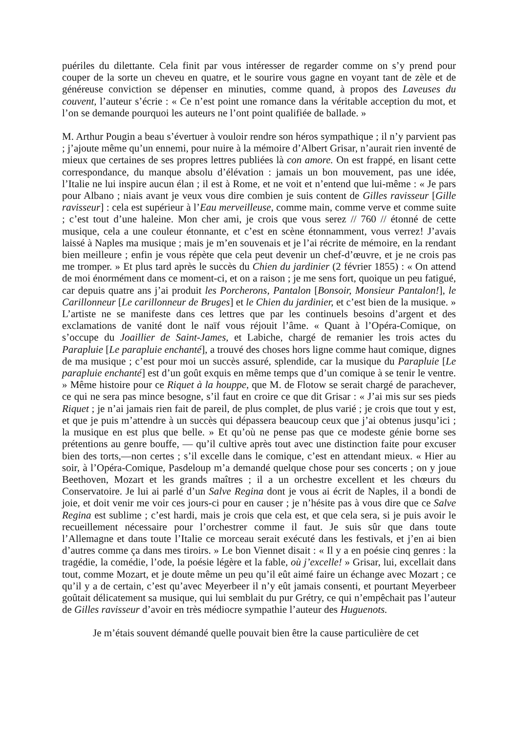puériles du dilettante. Cela finit par vous intéresser de regarder comme on s’y prend pour couper de la sorte un cheveu en quatre, et le sourire vous gagne en voyant tant de zèle et de généreuse conviction se dépenser en minuties, comme quand, à propos des Laveuses du couvent, l’auteur s’écrie : « Ce n’est point une romance dans la véritable acception du mot, et l’on se demande pourquoi les auteurs ne l’ont point qualifiée de ballade. »
M. Arthur Pougin a beau s’évertuer à vouloir rendre son héros sympathique ; il n’y parvient pas ; j’ajoute même qu’un ennemi, pour nuire à la mémoire d’Albert Grisar, n’aurait rien inventé de mieux que certaines de ses propres lettres publiées là con amore. On est frappé, en lisant cette correspondance, du manque absolu d’élévation : jamais un bon mouvement, pas une idée, l’Italie ne lui inspire aucun élan ; il est à Rome, et ne voit et n’entend que lui-même : « Je pars pour Albano ; niais avant je veux vous dire combien je suis content de Gilles ravisseur [Gille ravisseur] : cela est supérieur à l’Eau merveilleuse, comme main, comme verve et comme suite ; c’est tout d’une haleine. Mon cher ami, je crois que vous serez // 760 // étonné de cette musique, cela a une couleur étonnante, et c’est en scène étonnamment, vous verrez! J’avais laissé à Naples ma musique ; mais je m’en souvenais et je l’ai récrite de mémoire, en la rendant bien meilleure ; enfin je vous répète que cela peut devenir un chef-d’œuvre, et je ne crois pas me tromper. » Et plus tard après le succès du Chien du jardinier (2 février 1855) : « On attend de moi énormément dans ce moment-ci, et on a raison ; je me sens fort, quoique un peu fatigué, car depuis quatre ans j’ai produit les Porcherons, Pantalon [Bonsoir, Monsieur Pantalon!], le Carillonneur [Le carillonneur de Bruges] et le Chien du jardinier, et c’est bien de la musique. » L’artiste ne se manifeste dans ces lettres que par les continuels besoins d’argent et des exclamations de vanité dont le naïf vous réjouit l’âme. « Quant à l’Opéra-Comique, on s’occupe du Joaillier de Saint-James, et Labiche, chargé de remanier les trois actes du Parapluie [Le parapluie enchanté], a trouvé des choses hors ligne comme haut comique, dignes de ma musique ; c’est pour moi un succès assuré, splendide, car la musique du Parapluie [Le parapluie enchanté] est d’un goût exquis en même temps que d’un comique à se tenir le ventre. » Même histoire pour ce Riquet à la houppe, que M. de Flotow se serait chargé de parachever, ce qui ne sera pas mince besogne, s’il faut en croire ce que dit Grisar : « J’ai mis sur ses pieds Riquet ; je n’ai jamais rien fait de pareil, de plus complet, de plus varié ; je crois que tout y est, et que je puis m’attendre à un succès qui dépassera beaucoup ceux que j’ai obtenus jusqu’ici ; la musique en est plus que belle. » Et qu’où ne pense pas que ce modeste génie borne ses prétentions au genre bouffe, — qu’il cultive après tout avec une distinction faite pour excuser bien des torts,—non certes ; s’il excelle dans le comique, c’est en attendant mieux. « Hier au soir, à l’Opéra-Comique, Pasdeloup m’a demandé quelque chose pour ses concerts ; on y joue Beethoven, Mozart et les grands maîtres ; il a un orchestre excellent et les chœurs du Conservatoire. Je lui ai parlé d’un Salve Regina dont je vous ai écrit de Naples, il a bondi de joie, et doit venir me voir ces jours-ci pour en causer ; je n’hésite pas à vous dire que ce Salve Regina est sublime ; c’est hardi, mais je crois que cela est, et que cela sera, si je puis avoir le recueillement nécessaire pour l’orchestrer comme il faut. Je suis sûr que dans toute l’Allemagne et dans toute l’Italie ce morceau serait exécuté dans les festivals, et j’en ai bien d’autres comme ça dans mes tiroirs. » Le bon Viennet disait : « Il y a en poésie cinq genres : la tragédie, la comédie, l’ode, la poésie légère et la fable, où j’excelle! » Grisar, lui, excellait dans tout, comme Mozart, et je doute même un peu qu’il eût aimé faire un échange avec Mozart ; ce qu’il y a de certain, c’est qu’avec Meyerbeer il n’y eût jamais consenti, et pourtant Meyerbeer goûtait délicatement sa musique, qui lui semblait du pur Grétry, ce qui n’empêchait pas l’auteur de Gilles ravisseur d’avoir en très médiocre sympathie l’auteur des Huguenots.
Je m’étais souvent démandé quelle pouvait bien être la cause particulière de cet